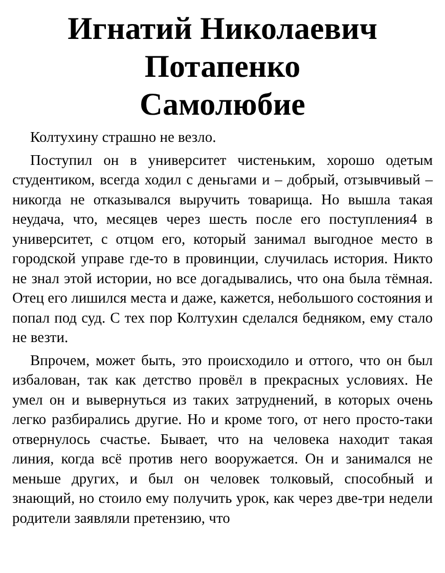Игнатий Николаевич
Потапенко
Самолюбие
Колтухину страшно не везло.
Поступил он в университет чистеньким, хорошо одетым студентиком, всегда ходил с деньгами и – добрый, отзывчивый – никогда не отказывался выручить товарища. Но вышла такая неудача, что, месяцев через шесть после его поступления4 в университет, с отцом его, который занимал выгодное место в городской управе где-то в провинции, случилась история. Никто не знал этой истории, но все догадывались, что она была тёмная. Отец его лишился места и даже, кажется, небольшого состояния и попал под суд. С тех пор Колтухин сделался бедняком, ему стало не везти.
Впрочем, может быть, это происходило и оттого, что он был избалован, так как детство провёл в прекрасных условиях. Не умел он и вывернуться из таких затруднений, в которых очень легко разбирались другие. Но и кроме того, от него просто-таки отвернулось счастье. Бывает, что на человека находит такая линия, когда всё против него вооружается. Он и занимался не меньше других, и был он человек толковый, способный и знающий, но стоило ему получить урок, как через две-три недели родители заявляли претензию, что